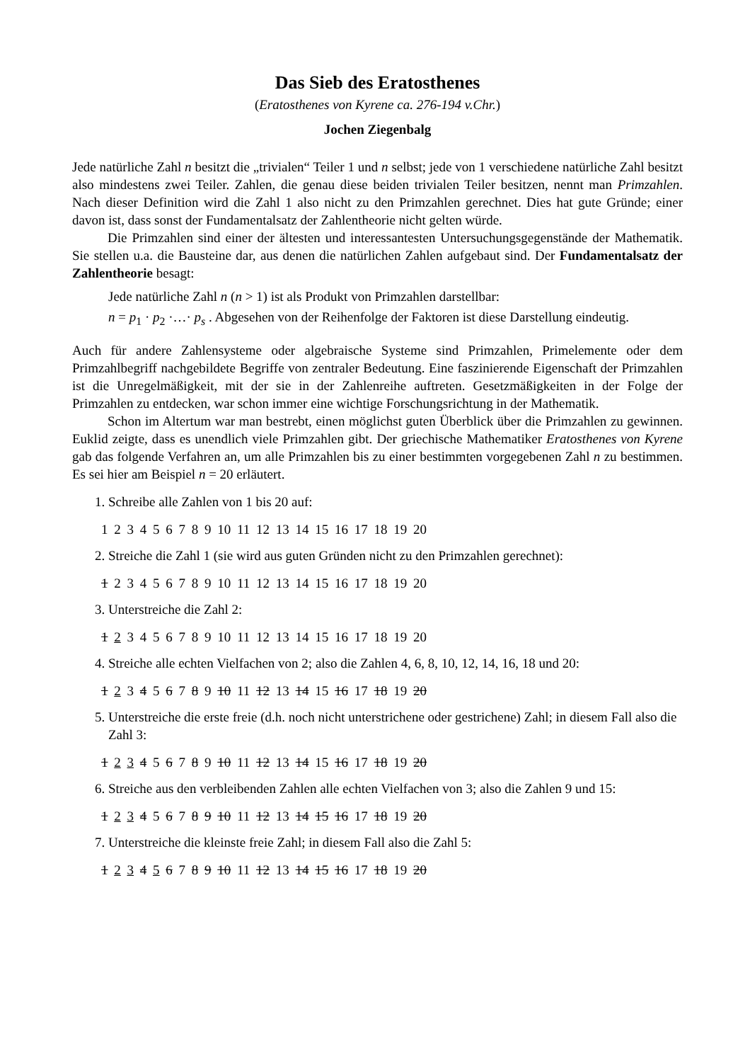Das Sieb des Eratosthenes
(Eratosthenes von Kyrene ca. 276-194 v.Chr.)
Jochen Ziegenbalg
Jede natürliche Zahl n besitzt die „trivialen“ Teiler 1 und n selbst; jede von 1 verschiedene natürliche Zahl besitzt also mindestens zwei Teiler. Zahlen, die genau diese beiden trivialen Teiler besitzen, nennt man Primzahlen. Nach dieser Definition wird die Zahl 1 also nicht zu den Primzahlen gerechnet. Dies hat gute Gründe; einer davon ist, dass sonst der Fundamentalsatz der Zahlentheorie nicht gelten würde.
Die Primzahlen sind einer der ältesten und interessantesten Untersuchungsgegenstände der Mathematik. Sie stellen u.a. die Bausteine dar, aus denen die natürlichen Zahlen aufgebaut sind. Der Fundamentalsatz der Zahlentheorie besagt:
Jede natürliche Zahl n (n > 1) ist als Produkt von Primzahlen darstellbar:
n = p<sub>1</sub> · p<sub>2</sub> ·…· p<sub>s</sub> . Abgesehen von der Reihenfolge der Faktoren ist diese Darstellung eindeutig.
Auch für andere Zahlensysteme oder algebraische Systeme sind Primzahlen, Primelemente oder dem Primzahlbegriff nachgebildete Begriffe von zentraler Bedeutung. Eine faszinierende Eigenschaft der Primzahlen ist die Unregelmäßigkeit, mit der sie in der Zahlenreihe auftreten. Gesetzmäßigkeiten in der Folge der Primzahlen zu entdecken, war schon immer eine wichtige Forschungsrichtung in der Mathematik.
Schon im Altertum war man bestrebt, einen möglichst guten Überblick über die Primzahlen zu gewinnen. Euklid zeigte, dass es unendlich viele Primzahlen gibt. Der griechische Mathematiker Eratosthenes von Kyrene gab das folgende Verfahren an, um alle Primzahlen bis zu einer bestimmten vorgegebenen Zahl n zu bestimmen. Es sei hier am Beispiel n = 20 erläutert.
1. Schreibe alle Zahlen von 1 bis 20 auf:
1 2 3 4 5 6 7 8 9 10 11 12 13 14 15 16 17 18 19 20
2. Streiche die Zahl 1 (sie wird aus guten Gründen nicht zu den Primzahlen gerechnet):
1 2 3 4 5 6 7 8 9 10 11 12 13 14 15 16 17 18 19 20
3. Unterstreiche die Zahl 2:
1 2 3 4 5 6 7 8 9 10 11 12 13 14 15 16 17 18 19 20
4. Streiche alle echten Vielfachen von 2; also die Zahlen 4, 6, 8, 10, 12, 14, 16, 18 und 20:
1 2 3 4 5 6 7 8 9 10 11 12 13 14 15 16 17 18 19 20
5. Unterstreiche die erste freie (d.h. noch nicht unterstrichene oder gestrichene) Zahl; in diesem Fall also die Zahl 3:
1 2 3 4 5 6 7 8 9 10 11 12 13 14 15 16 17 18 19 20
6. Streiche aus den verbleibenden Zahlen alle echten Vielfachen von 3; also die Zahlen 9 und 15:
1 2 3 4 5 6 7 8 9 10 11 12 13 14 15 16 17 18 19 20
7. Unterstreiche die kleinste freie Zahl; in diesem Fall also die Zahl 5:
1 2 3 4 5 6 7 8 9 10 11 12 13 14 15 16 17 18 19 20